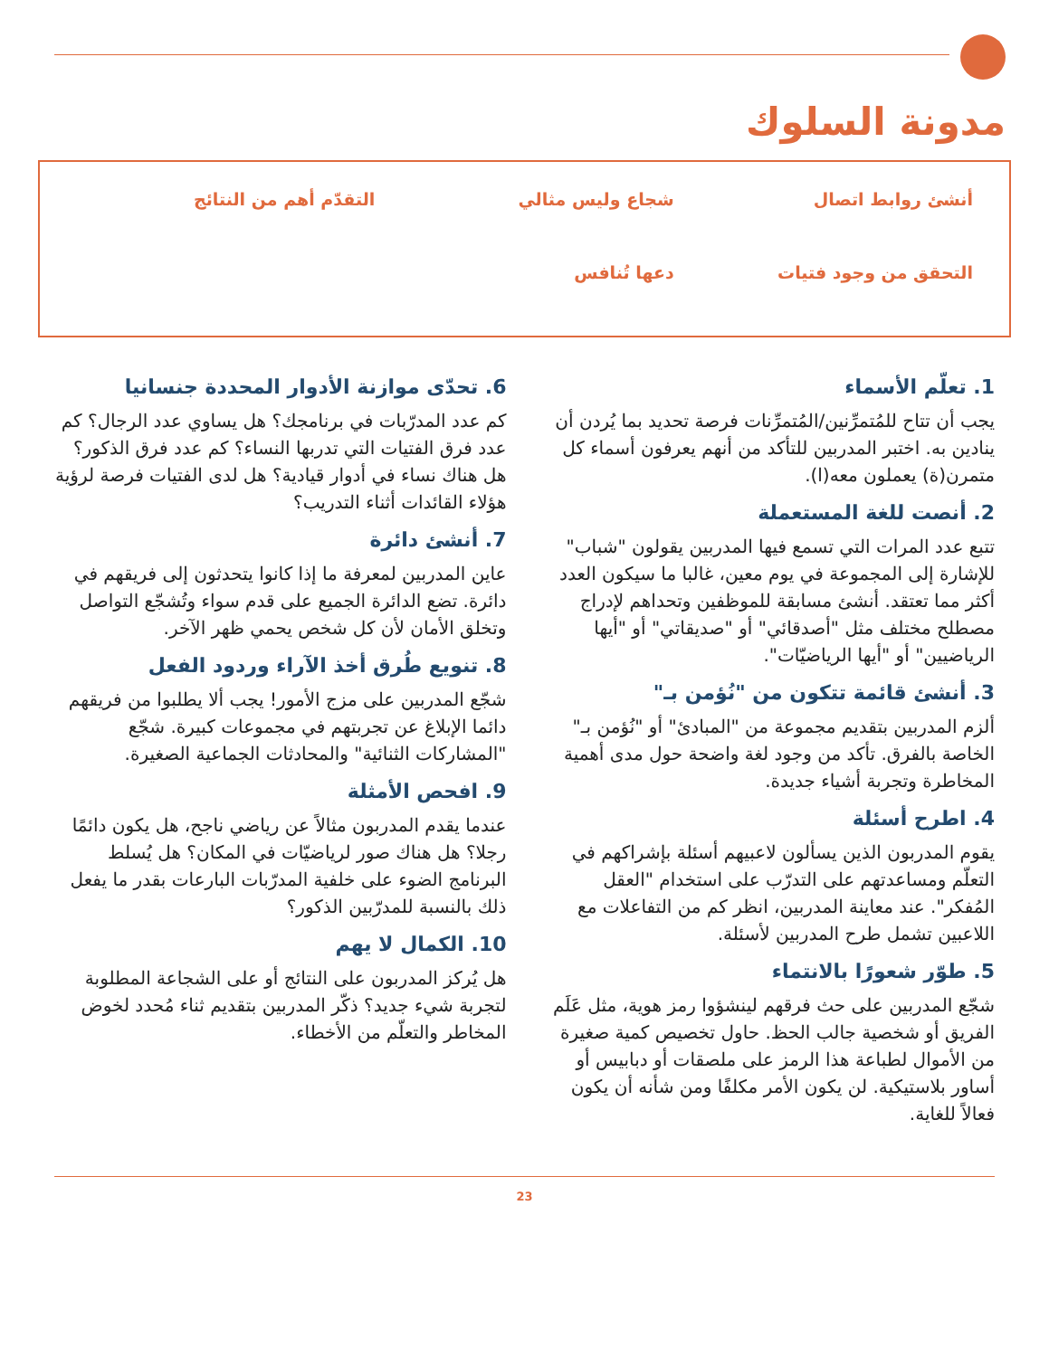مدونة السلوك
أنشئ روابط اتصال
شجاع وليس مثالي
التقدّم أهم من النتائج
التحقق من وجود فتيات
دعها تُنافس
1. تعلّم الأسماء
يجب أن تتاح للمُتمرِّنين/المُتمرِّنات فرصة تحديد بما يُردن أن ينادين به. اختبر المدربين للتأكد من أنهم يعرفون أسماء كل متمرن(ة) يعملون معه(ا).
2. أنصت للغة المستعملة
تتبع عدد المرات التي تسمع فيها المدربين يقولون "شباب" للإشارة إلى المجموعة في يوم معين، غالبا ما سيكون العدد أكثر مما تعتقد. أنشئ مسابقة للموظفين وتحداهم لإدراج مصطلح مختلف مثل "أصدقائي" أو "صديقاتي" أو "أيها الرياضيين" أو "أيها الرياضيّات".
3. أنشئ قائمة تتكون من "نُؤمن بـ"
ألزم المدربين بتقديم مجموعة من "المبادئ" أو "نُؤمن بـ" الخاصة بالفرق. تأكد من وجود لغة واضحة حول مدى أهمية المخاطرة وتجربة أشياء جديدة.
4. اطرح أسئلة
يقوم المدربون الذين يسألون لاعبيهم أسئلة بإشراكهم في التعلّم ومساعدتهم على التدرّب على استخدام "العقل المُفكر". عند معاينة المدربين، انظر كم من التفاعلات مع اللاعبين تشمل طرح المدربين لأسئلة.
5. طوّر شعورًا بالانتماء
شجّع المدربين على حث فرقهم لينشؤوا رمز هوية، مثل عَلَم الفريق أو شخصية جالب الحظ. حاول تخصيص كمية صغيرة من الأموال لطباعة هذا الرمز على ملصقات أو دبابيس أو أساور بلاستيكية. لن يكون الأمر مكلفًا ومن شأنه أن يكون فعالاً للغاية.
6. تحدّى موازنة الأدوار المحددة جنسانيا
كم عدد المدرّبات في برنامجك؟ هل يساوي عدد الرجال؟ كم عدد فرق الفتيات التي تدربها النساء؟ كم عدد فرق الذكور؟ هل هناك نساء في أدوار قيادية؟ هل لدى الفتيات فرصة لرؤية هؤلاء القائدات أثناء التدريب؟
7. أنشئ دائرة
عاين المدربين لمعرفة ما إذا كانوا يتحدثون إلى فريقهم في دائرة. تضع الدائرة الجميع على قدم سواء وتُشجّع التواصل وتخلق الأمان لأن كل شخص يحمي ظهر الآخر.
8. تنويع طُرق أخذ الآراء وردود الفعل
شجّع المدربين على مزج الأمور! يجب ألا يطلبوا من فريقهم دائما الإبلاغ عن تجربتهم في مجموعات كبيرة. شجّع "المشاركات الثنائية" والمحادثات الجماعية الصغيرة.
9. افحص الأمثلة
عندما يقدم المدربون مثالاً عن رياضي ناجح، هل يكون دائمًا رجلا؟ هل هناك صور لرياضيّات في المكان؟ هل يُسلط البرنامج الضوء على خلفية المدرّبات البارعات بقدر ما يفعل ذلك بالنسبة للمدرّبين الذكور؟
10. الكمال لا يهم
هل يُركز المدربون على النتائج أو على الشجاعة المطلوبة لتجربة شيء جديد؟ ذكّر المدربين بتقديم ثناء مُحدد لخوض المخاطر والتعلّم من الأخطاء.
23